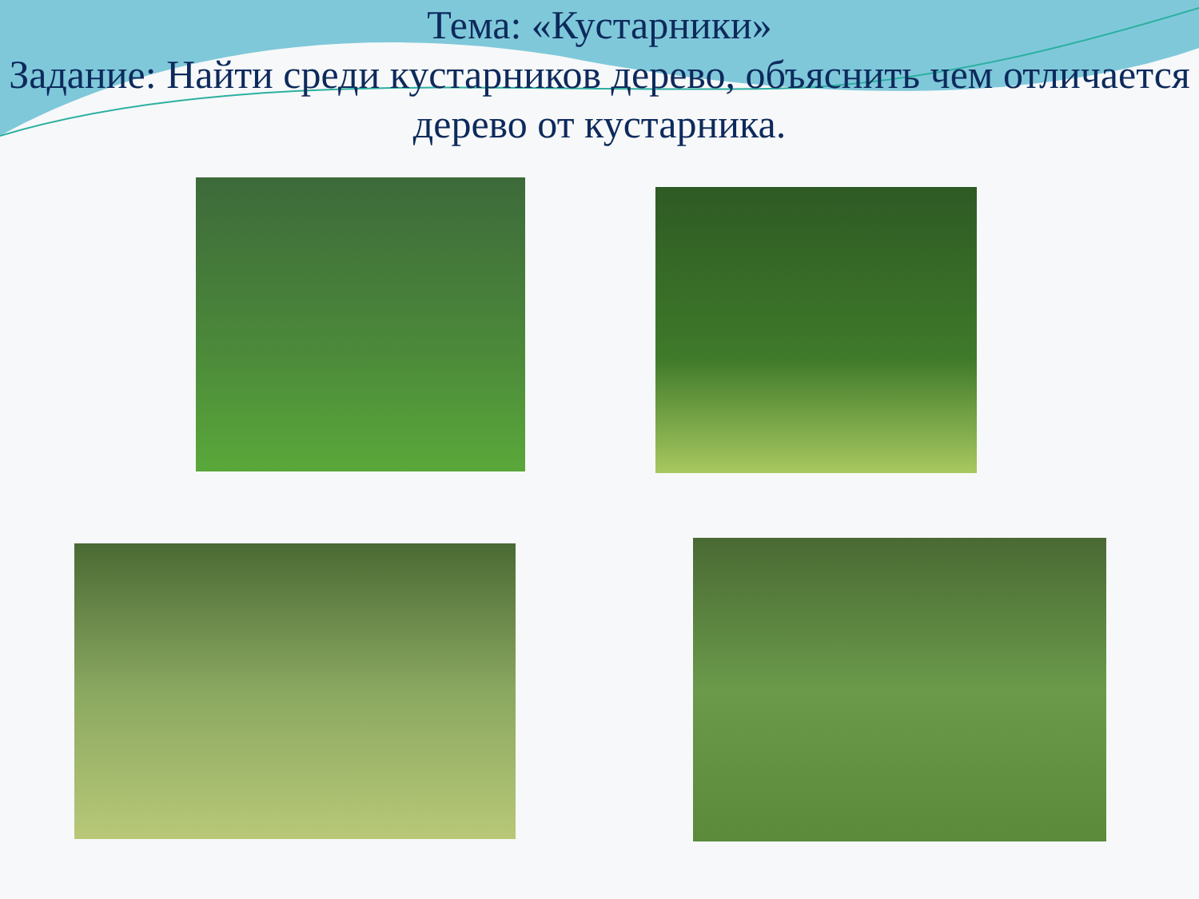Тема: «Кустарники»
Задание: Найти среди кустарников дерево, объяснить чем отличается дерево от кустарника.